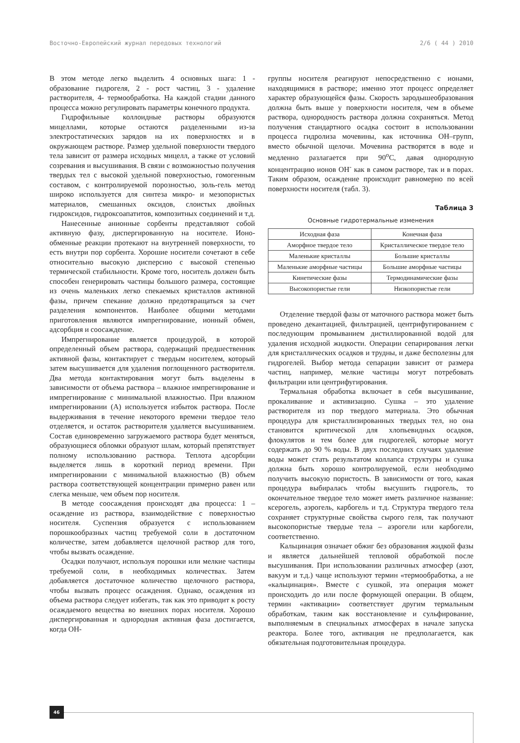Восточно-Европейский журнал передовых технологий 2/6 ( 44 ) 2010
В этом методе легко выделить 4 основных шага: 1 - образование гидрогеля, 2 - рост частиц, 3 - удаление растворителя, 4- термообработка. На каждой стадии данного процесса можно регулировать параметры конечного продукта.
Гидрофильные коллоидные растворы образуются мицеллами, которые остаются разделенными из-за электростатических зарядов на их поверхностях и в окружающем растворе. Размер удельной поверхности твердого тела зависит от размера исходных мицелл, а также от условий созревания и высушивания. В связи с возможностью получения твердых тел с высокой удельной поверхностью, гомогенным составом, с контролируемой порозностью, золь-гель метод широко используется для синтеза микро- и мезопористых материалов, смешанных оксидов, слоистых двойных гидроксидов, гидроксоапатитов, композитных соединений и т.д.
Нанесенные анионные сорбенты представляют собой активную фазу, диспергированную на носителе. Ионо-обменные реакции протекают на внутренней поверхности, то есть внутри пор сорбента. Хорошие носители сочетают в себе относительно высокую дисперсию с высокой степенью термической стабильности. Кроме того, носитель должен быть способен генерировать частицы большого размера, состоящие из очень маленьких легко спекаемых кристаллов активной фазы, причем спекание должно предотвращаться за счет разделения компонентов. Наиболее общими методами приготовления являются импрегнирование, ионный обмен, адсорбция и соосаждение.
Импрегнирование является процедурой, в которой определенный объем раствора, содержащий предшественник активной фазы, контактирует с твердым носителем, который затем высушивается для удаления поглощенного растворителя. Два метода контактирования могут быть выделены в зависимости от объема раствора – влажное импрегнирование и импрегнирование с минимальной влажностью. При влажном импрегнировании (А) используется избыток раствора. После выдерживания в течение некоторого времени твердое тело отделяется, и остаток растворителя удаляется высушиванием. Состав единовременно загружаемого раствора будет меняться, образующиеся обломки образуют шлам, который препятствует полному использованию раствора. Теплота адсорбции выделяется лишь в короткий период времени. При импрегнировании с минимальной влажностью (В) объем раствора соответствующей концентрации примерно равен или слегка меньше, чем объем пор носителя.
В методе соосаждения происходят два процесса: 1 – осаждение из раствора, взаимодействие с поверхностью носителя. Суспензия образуется с использованием порошкообразных частиц требуемой соли в достаточном количестве, затем добавляется щелочной раствор для того, чтобы вызвать осаждение.
Осадки получают, используя порошки или мелкие частицы требуемой соли, в необходимых количествах. Затем добавляется достаточное количество щелочного раствора, чтобы вызвать процесс осаждения. Однако, осаждения из объема раствора следует избегать, так как это приводит к росту осаждаемого вещества во внешних порах носителя. Хорошо диспергированная и однородная активная фаза достигается, когда ОН-
группы носителя реагируют непосредственно с ионами, находящимися в растворе; именно этот процесс определяет характер образующейся фазы. Скорость зародышеобразования должна быть выше у поверхности носителя, чем в объеме раствора, однородность раствора должна сохраняться. Метод получения стандартного осадка состоит в использовании процесса гидролиза мочевины, как источника ОН–групп, вместо обычной щелочи. Мочевина растворятся в воде и медленно разлагается при 90<sup>о</sup>С, давая однородную концентрацию ионов ОН<sup>-</sup> как в самом растворе, так и в порах. Таким образом, осаждение происходит равномерно по всей поверхности носителя (табл. 3).
Таблица 3
Основные гидротермальные изменения
| Исходная фаза | Конечная фаза |
| --- | --- |
| Аморфное твердое тело | Кристаллическое твердое тело |
| Маленькие кристаллы | Большие кристаллы |
| Маленькие аморфные частицы | Большие аморфные частицы |
| Кинетические фазы | Термодинамические фазы |
| Высокопористые гели | Низкопористые гели |
Отделение твердой фазы от маточного раствора может быть проведено декантацией, фильтрацией, центрифугированием с последующим промыванием дистиллированной водой для удаления исходной жидкости. Операции сепарирования легки для кристаллических осадков и трудны, и даже бесполезны для гидрогелей. Выбор метода сепарации зависит от размера частиц, например, мелкие частицы могут потребовать фильтрации или центрифугирования.
Термальная обработка включает в себя высушивание, прокаливание и активизацию. Сушка – это удаление растворителя из пор твердого материала. Это обычная процедура для кристаллизированных твердых тел, но она становится критической для хлопьевидных осадков, флокулятов и тем более для гидрогелей, которые могут содержать до 90 % воды. В двух последних случаях удаление воды может стать результатом коллапса структуры и сушка должна быть хорошо контролируемой, если необходимо получить высокую пористость. В зависимости от того, какая процедура выбиралась чтобы высушить гидрогель, то окончательное твердое тело может иметь различное название: ксерогель, аэрогель, карбогель и т.д. Структура твердого тела сохраняет структурные свойства сырого геля, так получают высокопористые твердые тела – аэрогели или карбогели, соответственно.
Кальцинация означает обжиг без образования жидкой фазы и является дальнейшей тепловой обработкой после высушивания. При использовании различных атмосфер (азот, вакуум и т.д.) чаще используют термин «термообработка, а не «кальцинация». Вместе с сушкой, эта операция может происходить до или после формующей операции. В общем, термин «активации» соответствует другим термальным обработкам, таким как восстановление и сульфирование, выполняемым в специальных атмосферах в начале запуска реактора. Более того, активация не предполагается, как обязательная подготовительная процедура.
46